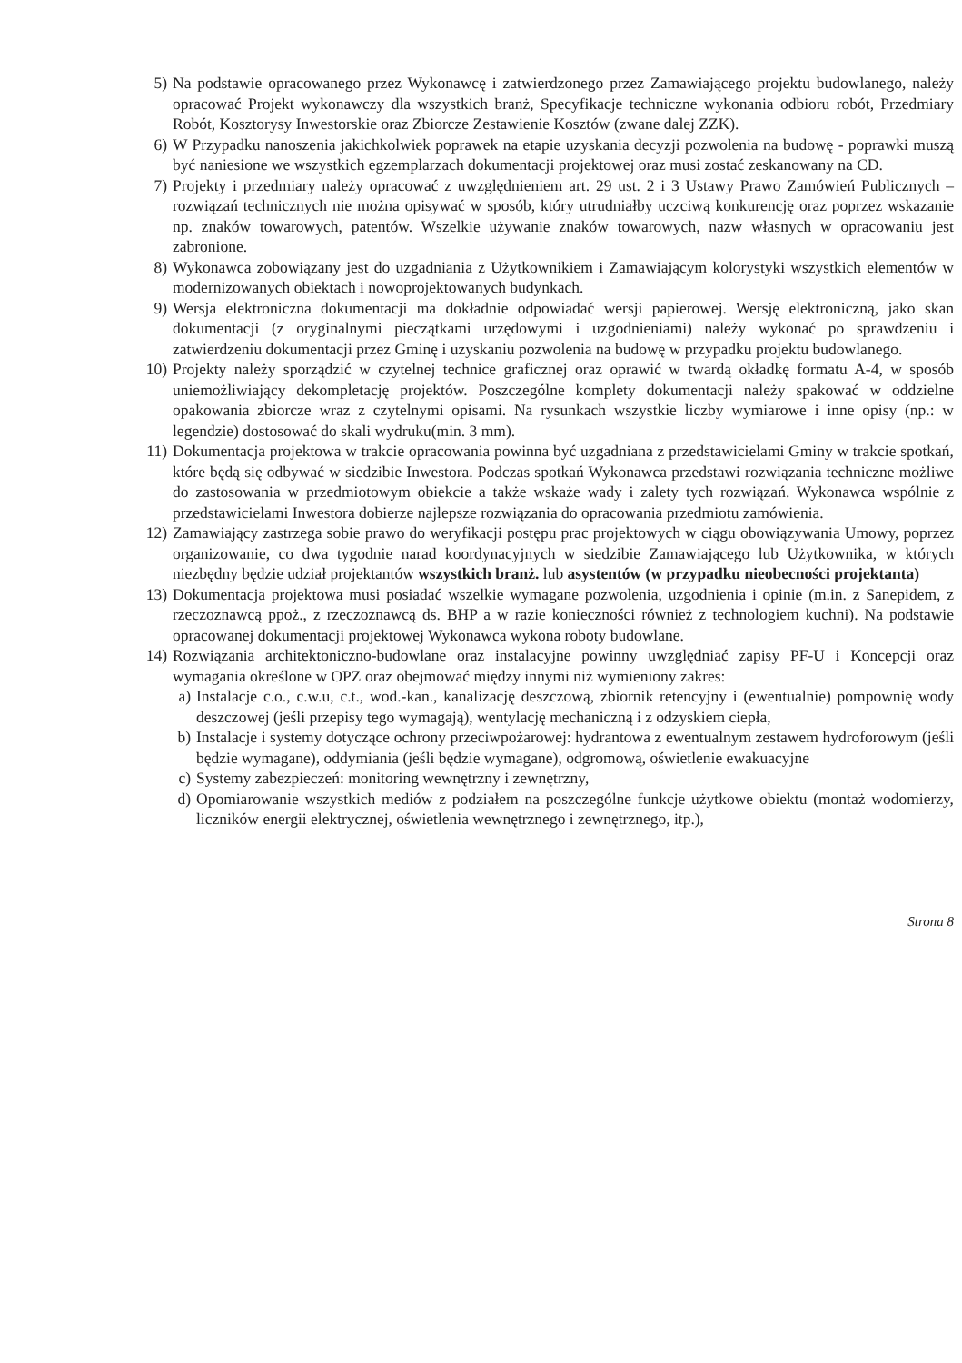5) Na podstawie opracowanego przez Wykonawcę i zatwierdzonego przez Zamawiającego projektu budowlanego, należy opracować Projekt wykonawczy dla wszystkich branż, Specyfikacje techniczne wykonania odbioru robót, Przedmiary Robót, Kosztorysy Inwestorskie oraz Zbiorcze Zestawienie Kosztów (zwane dalej ZZK).
6) W Przypadku nanoszenia jakichkolwiek poprawek na etapie uzyskania decyzji pozwolenia na budowę - poprawki muszą być naniesione we wszystkich egzemplarzach dokumentacji projektowej oraz musi zostać zeskanowany na CD.
7) Projekty i przedmiary należy opracować z uwzględnieniem art. 29 ust. 2 i 3 Ustawy Prawo Zamówień Publicznych – rozwiązań technicznych nie można opisywać w sposób, który utrudniałby uczciwą konkurencję oraz poprzez wskazanie np. znaków towarowych, patentów. Wszelkie używanie znaków towarowych, nazw własnych w opracowaniu jest zabronione.
8) Wykonawca zobowiązany jest do uzgadniania z Użytkownikiem i Zamawiającym kolorystyki wszystkich elementów w modernizowanych obiektach i nowoprojektowanych budynkach.
9) Wersja elektroniczna dokumentacji ma dokładnie odpowiadać wersji papierowej. Wersję elektroniczną, jako skan dokumentacji (z oryginalnymi pieczątkami urzędowymi i uzgodnieniami) należy wykonać po sprawdzeniu i zatwierdzeniu dokumentacji przez Gminę i uzyskaniu pozwolenia na budowę w przypadku projektu budowlanego.
10) Projekty należy sporządzić w czytelnej technice graficznej oraz oprawić w twardą okładkę formatu A-4, w sposób uniemożliwiający dekompletację projektów. Poszczególne komplety dokumentacji należy spakować w oddzielne opakowania zbiorcze wraz z czytelnymi opisami. Na rysunkach wszystkie liczby wymiarowe i inne opisy (np.: w legendzie) dostosować do skali wydruku(min. 3 mm).
11) Dokumentacja projektowa w trakcie opracowania powinna być uzgadniana z przedstawicielami Gminy w trakcie spotkań, które będą się odbywać w siedzibie Inwestora. Podczas spotkań Wykonawca przedstawi rozwiązania techniczne możliwe do zastosowania w przedmiotowym obiekcie a także wskaże wady i zalety tych rozwiązań. Wykonawca wspólnie z przedstawicielami Inwestora dobierze najlepsze rozwiązania do opracowania przedmiotu zamówienia.
12) Zamawiający zastrzega sobie prawo do weryfikacji postępu prac projektowych w ciągu obowiązywania Umowy, poprzez organizowanie, co dwa tygodnie narad koordynacyjnych w siedzibie Zamawiającego lub Użytkownika, w których niezbędny będzie udział projektantów wszystkich branż. lub asystentów (w przypadku nieobecności projektanta)
13) Dokumentacja projektowa musi posiadać wszelkie wymagane pozwolenia, uzgodnienia i opinie (m.in. z Sanepidem, z rzeczoznawcą ppoż., z rzeczoznawcą ds. BHP a w razie konieczności również z technologiem kuchni). Na podstawie opracowanej dokumentacji projektowej Wykonawca wykona roboty budowlane.
14) Rozwiązania architektoniczno-budowlane oraz instalacyjne powinny uwzględniać zapisy PF-U i Koncepcji oraz wymagania określone w OPZ oraz obejmować między innymi niż wymieniony zakres:
a)
Instalacje c.o., c.w.u, c.t., wod.-kan., kanalizację deszczową, zbiornik retencyjny i (ewentualnie) pompownię wody deszczowej (jeśli przepisy tego wymagają), wentylację mechaniczną i z odzyskiem ciepła,
b)
Instalacje i systemy dotyczące ochrony przeciwpożarowej: hydrantowa z ewentualnym zestawem hydroforowym (jeśli będzie wymagane), oddymiania (jeśli będzie wymagane), odgromową, oświetlenie ewakuacyjne
c)
Systemy zabezpieczeń: monitoring wewnętrzny i zewnętrzny,
d)
Opomiarowanie wszystkich mediów z podziałem na poszczególne funkcje użytkowe obiektu (montaż wodomierzy, liczników energii elektrycznej, oświetlenia wewnętrznego i zewnętrznego, itp.),
Strona 8